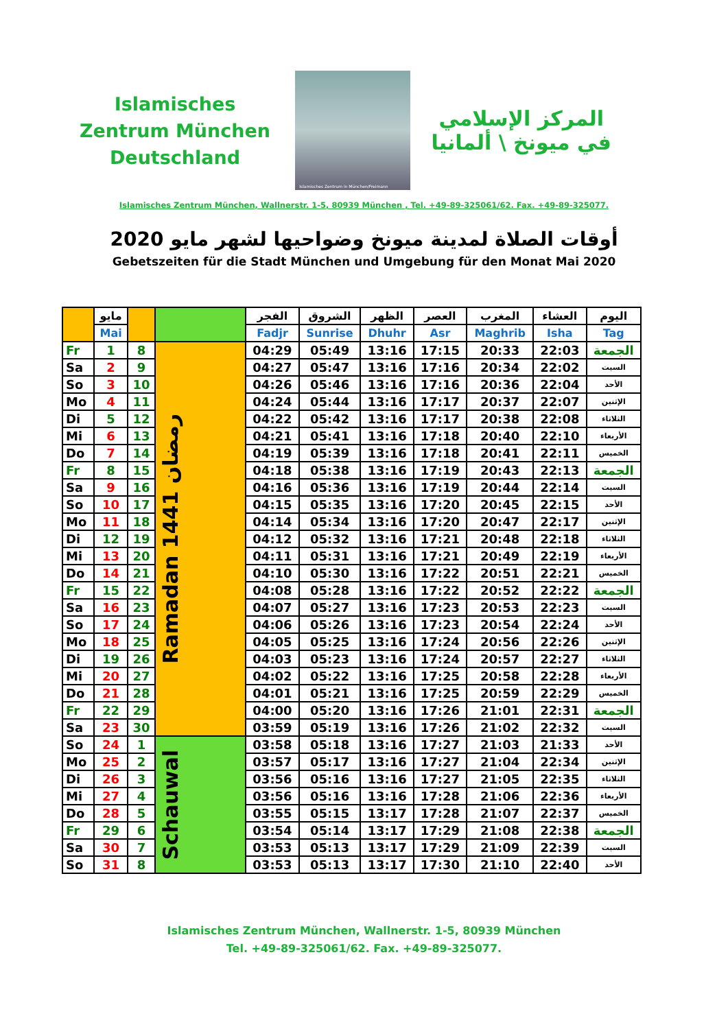Islamisches Zentrum München Deutschland
Islamisches Zentrum in München/Freimann
المركز الإسلامي
في ميونخ \ ألمانيا
Islamisches Zentrum München, Wallnerstr. 1-5, 80939 München , Tel. +49-89-325061/62. Fax. +49-89-325077.
أوقات الصلاة لمدينة ميونخ وضواحيها لشهر مايو 2020
Gebetszeiten für die Stadt München und Umgebung für den Monat Mai 2020
| | مايو | | | الفجر | الشروق | الظهر | العصر | المغرب | العشاء | اليوم |
| --- | --- | --- | --- | --- | --- | --- | --- | --- | --- | --- |
| | Mai | | | Fadjr | Sunrise | Dhuhr | Asr | Maghrib | Isha | Tag |
| Fr | 1 | 8 | Ramadan 1441 رمضان | 04:29 | 05:49 | 13:16 | 17:15 | 20:33 | 22:03 | الجمعة |
| Sa | 2 | 9 | | 04:27 | 05:47 | 13:16 | 17:16 | 20:34 | 22:02 | السبت |
| So | 3 | 10 | | 04:26 | 05:46 | 13:16 | 17:16 | 20:36 | 22:04 | الأحد |
| Mo | 4 | 11 | | 04:24 | 05:44 | 13:16 | 17:17 | 20:37 | 22:07 | الإثنين |
| Di | 5 | 12 | | 04:22 | 05:42 | 13:16 | 17:17 | 20:38 | 22:08 | الثلاثاء |
| Mi | 6 | 13 | | 04:21 | 05:41 | 13:16 | 17:18 | 20:40 | 22:10 | الأربعاء |
| Do | 7 | 14 | | 04:19 | 05:39 | 13:16 | 17:18 | 20:41 | 22:11 | الخميس |
| Fr | 8 | 15 | | 04:18 | 05:38 | 13:16 | 17:19 | 20:43 | 22:13 | الجمعة |
| Sa | 9 | 16 | | 04:16 | 05:36 | 13:16 | 17:19 | 20:44 | 22:14 | السبت |
| So | 10 | 17 | | 04:15 | 05:35 | 13:16 | 17:20 | 20:45 | 22:15 | الأحد |
| Mo | 11 | 18 | | 04:14 | 05:34 | 13:16 | 17:20 | 20:47 | 22:17 | الإثنين |
| Di | 12 | 19 | | 04:12 | 05:32 | 13:16 | 17:21 | 20:48 | 22:18 | الثلاثاء |
| Mi | 13 | 20 | | 04:11 | 05:31 | 13:16 | 17:21 | 20:49 | 22:19 | الأربعاء |
| Do | 14 | 21 | | 04:10 | 05:30 | 13:16 | 17:22 | 20:51 | 22:21 | الخميس |
| Fr | 15 | 22 | | 04:08 | 05:28 | 13:16 | 17:22 | 20:52 | 22:22 | الجمعة |
| Sa | 16 | 23 | | 04:07 | 05:27 | 13:16 | 17:23 | 20:53 | 22:23 | السبت |
| So | 17 | 24 | | 04:06 | 05:26 | 13:16 | 17:23 | 20:54 | 22:24 | الأحد |
| Mo | 18 | 25 | | 04:05 | 05:25 | 13:16 | 17:24 | 20:56 | 22:26 | الإثنين |
| Di | 19 | 26 | | 04:03 | 05:23 | 13:16 | 17:24 | 20:57 | 22:27 | الثلاثاء |
| Mi | 20 | 27 | | 04:02 | 05:22 | 13:16 | 17:25 | 20:58 | 22:28 | الأربعاء |
| Do | 21 | 28 | | 04:01 | 05:21 | 13:16 | 17:25 | 20:59 | 22:29 | الخميس |
| Fr | 22 | 29 | | 04:00 | 05:20 | 13:16 | 17:26 | 21:01 | 22:31 | الجمعة |
| Sa | 23 | 30 | | 03:59 | 05:19 | 13:16 | 17:26 | 21:02 | 22:32 | السبت |
| So | 24 | 1 | Schauwal | 03:58 | 05:18 | 13:16 | 17:27 | 21:03 | 21:33 | الأحد |
| Mo | 25 | 2 | | 03:57 | 05:17 | 13:16 | 17:27 | 21:04 | 22:34 | الإثنين |
| Di | 26 | 3 | | 03:56 | 05:16 | 13:16 | 17:27 | 21:05 | 22:35 | الثلاثاء |
| Mi | 27 | 4 | | 03:56 | 05:16 | 13:16 | 17:28 | 21:06 | 22:36 | الأربعاء |
| Do | 28 | 5 | | 03:55 | 05:15 | 13:17 | 17:28 | 21:07 | 22:37 | الخميس |
| Fr | 29 | 6 | | 03:54 | 05:14 | 13:17 | 17:29 | 21:08 | 22:38 | الجمعة |
| Sa | 30 | 7 | | 03:53 | 05:13 | 13:17 | 17:29 | 21:09 | 22:39 | السبت |
| So | 31 | 8 | | 03:53 | 05:13 | 13:17 | 17:30 | 21:10 | 22:40 | الأحد |
Islamisches Zentrum München, Wallnerstr. 1-5, 80939 München
Tel. +49-89-325061/62. Fax. +49-89-325077.